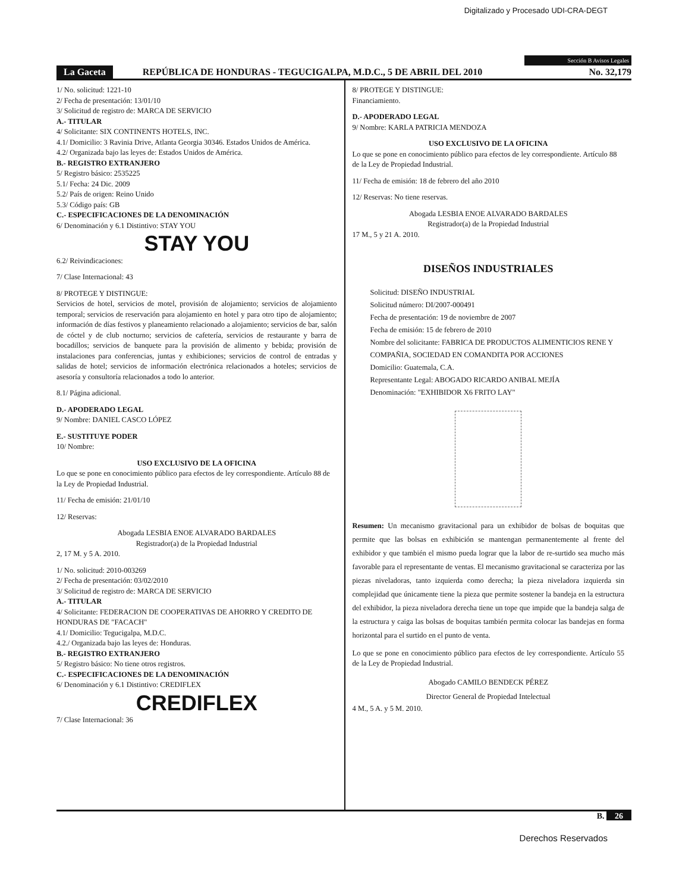Digitalizado y Procesado UDI-CRA-DEGT
Sección B Avisos Legales
La Gaceta REPÚBLICA DE HONDURAS - TEGUCIGALPA, M.D.C., 5 DE ABRIL DEL 2010 No. 32,179
1/ No. solicitud: 1221-10
2/ Fecha de presentación: 13/01/10
3/ Solicitud de registro de: MARCA DE SERVICIO
A.- TITULAR
4/ Solicitante: SIX CONTINENTS HOTELS, INC.
4.1/ Domicilio: 3 Ravinia Drive, Atlanta Georgia 30346. Estados Unidos de América.
4.2/ Organizada bajo las leyes de: Estados Unidos de América.
B.- REGISTRO EXTRANJERO
5/ Registro básico: 2535225
5.1/ Fecha: 24 Dic. 2009
5.2/ País de origen: Reino Unido
5.3/ Código país: GB
C.- ESPECIFICACIONES DE LA DENOMINACIÓN
6/ Denominación y 6.1 Distintivo: STAY YOU
STAY YOU
6.2/ Reivindicaciones:
7/ Clase Internacional: 43
8/ PROTEGE Y DISTINGUE:
Servicios de hotel, servicios de motel, provisión de alojamiento; servicios de alojamiento temporal; servicios de reservación para alojamiento en hotel y para otro tipo de alojamiento; información de días festivos y planeamiento relacionado a alojamiento; servicios de bar, salón de cóctel y de club nocturno; servicios de cafetería, servicios de restaurante y barra de bocadillos; servicios de banquete para la provisión de alimento y bebida; provisión de instalaciones para conferencias, juntas y exhibiciones; servicios de control de entradas y salidas de hotel; servicios de información electrónica relacionados a hoteles; servicios de asesoría y consultoría relacionados a todo lo anterior.
8.1/ Página adicional.
D.- APODERADO LEGAL
9/ Nombre: DANIEL CASCO LÓPEZ
E.- SUSTITUYE PODER
10/ Nombre:
USO EXCLUSIVO DE LA OFICINA
Lo que se pone en conocimiento público para efectos de ley correspondiente. Artículo 88 de la Ley de Propiedad Industrial.
11/ Fecha de emisión: 21/01/10
12/ Reservas:
Abogada LESBIA ENOE ALVARADO BARDALES
Registrador(a) de la Propiedad Industrial
2, 17 M. y 5 A. 2010.
1/ No. solicitud: 2010-003269
2/ Fecha de presentación: 03/02/2010
3/ Solicitud de registro de: MARCA DE SERVICIO
A.- TITULAR
4/ Solicitante: FEDERACION DE COOPERATIVAS DE AHORRO Y CREDITO DE HONDURAS DE "FACACH"
4.1/ Domicilio: Tegucigalpa, M.D.C.
4.2./ Organizada bajo las leyes de: Honduras.
B.- REGISTRO EXTRANJERO
5/ Registro básico: No tiene otros registros.
C.- ESPECIFICACIONES DE LA DENOMINACIÓN
6/ Denominación y 6.1 Distintivo: CREDIFLEX
CREDIFLEX
7/ Clase Internacional: 36
8/ PROTEGE Y DISTINGUE:
Financiamiento.
D.- APODERADO LEGAL
9/ Nombre: KARLA PATRICIA MENDOZA
USO EXCLUSIVO DE LA OFICINA
Lo que se pone en conocimiento público para efectos de ley correspondiente. Artículo 88 de la Ley de Propiedad Industrial.
11/ Fecha de emisión: 18 de febrero del año 2010
12/ Reservas: No tiene reservas.
Abogada LESBIA ENOE ALVARADO BARDALES
Registrador(a) de la Propiedad Industrial
17 M., 5 y 21 A. 2010.
DISEÑOS INDUSTRIALES
Solicitud: DISEÑO INDUSTRIAL
Solicitud número: DI/2007-000491
Fecha de presentación: 19 de noviembre de 2007
Fecha de emisión: 15 de febrero de 2010
Nombre del solicitante: FABRICA DE PRODUCTOS ALIMENTICIOS RENE Y COMPAÑIA, SOCIEDAD EN COMANDITA POR ACCIONES
Domicilio: Guatemala, C.A.
Representante Legal: ABOGADO RICARDO ANIBAL MEJÍA
Denominación: "EXHIBIDOR X6 FRITO LAY"
Resumen: Un mecanismo gravitacional para un exhibidor de bolsas de boquitas que permite que las bolsas en exhibición se mantengan permanentemente al frente del exhibidor y que también el mismo pueda lograr que la labor de re-surtido sea mucho más favorable para el representante de ventas. El mecanismo gravitacional se caracteriza por las piezas niveladoras, tanto izquierda como derecha; la pieza niveladora izquierda sin complejidad que únicamente tiene la pieza que permite sostener la bandeja en la estructura del exhibidor, la pieza niveladora derecha tiene un tope que impide que la bandeja salga de la estructura y caiga las bolsas de boquitas también permita colocar las bandejas en forma horizontal para el surtido en el punto de venta.
Lo que se pone en conocimiento público para efectos de ley correspondiente. Artículo 55 de la Ley de Propiedad Industrial.
Abogado CAMILO BENDECK PÉREZ
Director General de Propiedad Intelectual
4 M., 5 A. y 5 M. 2010.
B. 26
Derechos Reservados